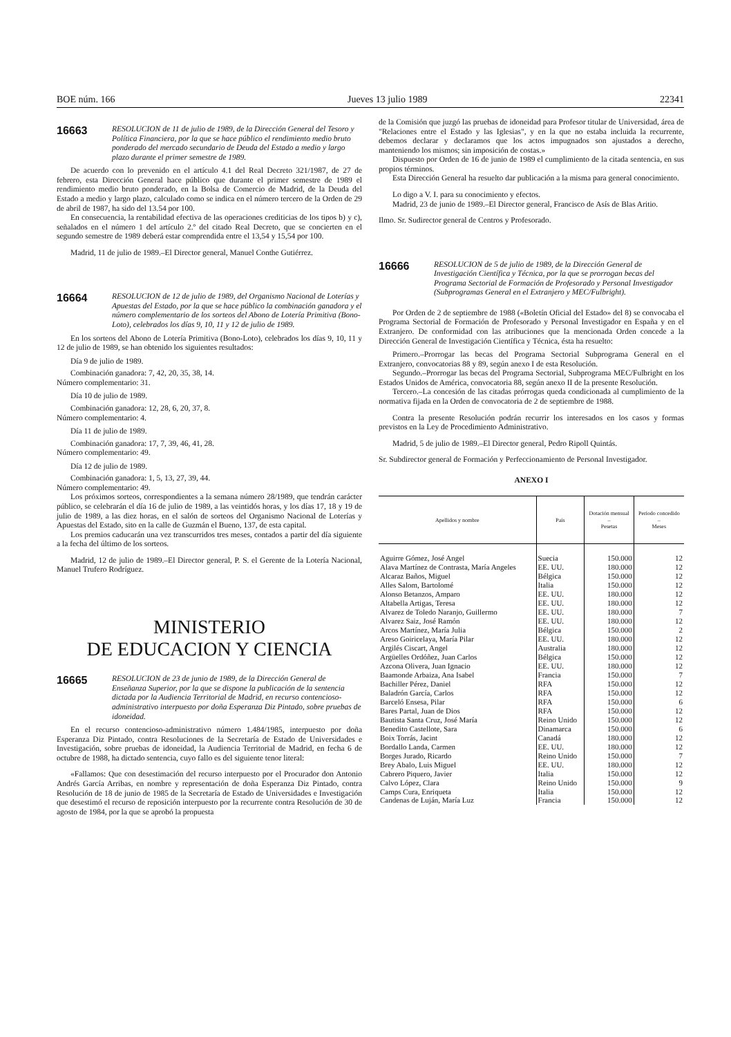BOE núm. 166 Jueves 13 julio 1989 22341
16663
RESOLUCION de 11 de julio de 1989, de la Dirección General del Tesoro y Política Financiera, por la que se hace público el rendimiento medio bruto ponderado del mercado secundario de Deuda del Estado a medio y largo plazo durante el primer semestre de 1989.
De acuerdo con lo prevenido en el artículo 4.1 del Real Decreto 321/1987, de 27 de febrero, esta Dirección General hace público que durante el primer semestre de 1989 el rendimiento medio bruto ponderado, en la Bolsa de Comercio de Madrid, de la Deuda del Estado a medio y largo plazo, calculado como se indica en el número tercero de la Orden de 29 de abril de 1987, ha sido del 13.54 por 100.
En consecuencia, la rentabilidad efectiva de las operaciones crediticias de los tipos b) y c), señalados en el número 1 del artículo 2.º del citado Real Decreto, que se concierten en el segundo semestre de 1989 deberá estar comprendida entre el 13,54 y 15,54 por 100.
Madrid, 11 de julio de 1989.–El Director general, Manuel Conthe Gutiérrez.
16664
RESOLUCION de 12 de julio de 1989, del Organismo Nacional de Loterías y Apuestas del Estado, por la que se hace público la combinación ganadora y el número complementario de los sorteos del Abono de Lotería Primitiva (Bono-Loto), celebrados los días 9, 10, 11 y 12 de julio de 1989.
En los sorteos del Abono de Lotería Primitiva (Bono-Loto), celebrados los días 9, 10, 11 y 12 de julio de 1989, se han obtenido los siguientes resultados:
Día 9 de julio de 1989.
Combinación ganadora: 7, 42, 20, 35, 38, 14.
Número complementario: 31.
Día 10 de julio de 1989.
Combinación ganadora: 12, 28, 6, 20, 37, 8.
Número complementario: 4.
Día 11 de julio de 1989.
Combinación ganadora: 17, 7, 39, 46, 41, 28.
Número complementario: 49.
Día 12 de julio de 1989.
Combinación ganadora: 1, 5, 13, 27, 39, 44.
Número complementario: 49.
Los próximos sorteos, correspondientes a la semana número 28/1989, que tendrán carácter público, se celebrarán el día 16 de julio de 1989, a las veintidós horas, y los días 17, 18 y 19 de julio de 1989, a las diez horas, en el salón de sorteos del Organismo Nacional de Loterías y Apuestas del Estado, sito en la calle de Guzmán el Bueno, 137, de esta capital.
Los premios caducarán una vez transcurridos tres meses, contados a partir del día siguiente a la fecha del último de los sorteos.
Madrid, 12 de julio de 1989.–El Director general, P. S. el Gerente de la Lotería Nacional, Manuel Trufero Rodríguez.
MINISTERIO
DE EDUCACION Y CIENCIA
16665
RESOLUCION de 23 de junio de 1989, de la Dirección General de Enseñanza Superior, por la que se dispone la publicación de la sentencia dictada por la Audiencia Territorial de Madrid, en recurso contencioso-administrativo interpuesto por doña Esperanza Diz Pintado, sobre pruebas de idoneidad.
En el recurso contencioso-administrativo número 1.484/1985, interpuesto por doña Esperanza Diz Pintado, contra Resoluciones de la Secretaría de Estado de Universidades e Investigación, sobre pruebas de idoneidad, la Audiencia Territorial de Madrid, en fecha 6 de octubre de 1988, ha dictado sentencia, cuyo fallo es del siguiente tenor literal:
«Fallamos: Que con desestimación del recurso interpuesto por el Procurador don Antonio Andrés García Arribas, en nombre y representación de doña Esperanza Diz Pintado, contra Resolución de 18 de junio de 1985 de la Secretaría de Estado de Universidades e Investigación que desestimó el recurso de reposición interpuesto por la recurrente contra Resolución de 30 de agosto de 1984, por la que se aprobó la propuesta
de la Comisión que juzgó las pruebas de idoneidad para Profesor titular de Universidad, área de "Relaciones entre el Estado y las Iglesias", y en la que no estaba incluida la recurrente, debemos declarar y declaramos que los actos impugnados son ajustados a derecho, manteniendo los mismos; sin imposición de costas.»
Dispuesto por Orden de 16 de junio de 1989 el cumplimiento de la citada sentencia, en sus propios términos.
Esta Dirección General ha resuelto dar publicación a la misma para general conocimiento.
Lo digo a V. I. para su conocimiento y efectos.
Madrid, 23 de junio de 1989.–El Director general, Francisco de Asís de Blas Aritio.
Ilmo. Sr. Sudirector general de Centros y Profesorado.
16666
RESOLUCION de 5 de julio de 1989, de la Dirección General de Investigación Científica y Técnica, por la que se prorrogan becas del Programa Sectorial de Formación de Profesorado y Personal Investigador (Subprogramas General en el Extranjero y MEC/Fulbright).
Por Orden de 2 de septiembre de 1988 («Boletín Oficial del Estado» del 8) se convocaba el Programa Sectorial de Formación de Profesorado y Personal Investigador en España y en el Extranjero. De conformidad con las atribuciones que la mencionada Orden concede a la Dirección General de Investigación Científica y Técnica, ésta ha resuelto:
Primero.–Prorrogar las becas del Programa Sectorial Subprograma General en el Extranjero, convocatorias 88 y 89, según anexo I de esta Resolución.
Segundo.–Prorrogar las becas del Programa Sectorial, Subprograma MEC/Fulbright en los Estados Unidos de América, convocatoria 88, según anexo II de la presente Resolución.
Tercero.–La concesión de las citadas prórrogas queda condicionada al cumplimiento de la normativa fijada en la Orden de convocatoria de 2 de septiembre de 1988.
Contra la presente Resolución podrán recurrir los interesados en los casos y formas previstos en la Ley de Procedimiento Administrativo.
Madrid, 5 de julio de 1989.–El Director general, Pedro Ripoll Quintás.
Sr. Subdirector general de Formación y Perfeccionamiento de Personal Investigador.
ANEXO I
| Apellidos y nombre | País | Dotación mensual – Pesetas | Período concedido – Meses |
| --- | --- | --- | --- |
| Aguirre Gómez, José Angel | Suecia | 150.000 | 12 |
| Alava Martínez de Contrasta, María Angeles | EE. UU. | 180.000 | 12 |
| Alcaraz Baños, Miguel | Bélgica | 150.000 | 12 |
| Alles Salom, Bartolomé | Italia | 150.000 | 12 |
| Alonso Betanzos, Amparo | EE. UU. | 180.000 | 12 |
| Altabella Artigas, Teresa | EE. UU. | 180.000 | 12 |
| Alvarez de Toledo Naranjo, Guillermo | EE. UU. | 180.000 | 7 |
| Alvarez Saiz, José Ramón | EE. UU. | 180.000 | 12 |
| Arcos Martínez, María Julia | Bélgica | 150.000 | 2 |
| Areso Goiricelaya, María Pilar | EE. UU. | 180.000 | 12 |
| Argilés Ciscart, Angel | Australia | 180.000 | 12 |
| Argüelles Ordóñez, Juan Carlos | Bélgica | 150.000 | 12 |
| Azcona Olivera, Juan Ignacio | EE. UU. | 180.000 | 12 |
| Baamonde Arbaiza, Ana Isabel | Francia | 150.000 | 7 |
| Bachiller Pérez, Daniel | RFA | 150.000 | 12 |
| Baladrón García, Carlos | RFA | 150.000 | 12 |
| Barceló Ensesa, Pilar | RFA | 150.000 | 6 |
| Bares Partal, Juan de Dios | RFA | 150.000 | 12 |
| Bautista Santa Cruz, José María | Reino Unido | 150.000 | 12 |
| Benedito Castellote, Sara | Dinamarca | 150.000 | 6 |
| Boix Torrás, Jacint | Canadá | 180.000 | 12 |
| Bordallo Landa, Carmen | EE. UU. | 180.000 | 12 |
| Borges Jurado, Ricardo | Reino Unido | 150.000 | 7 |
| Brey Abalo, Luis Miguel | EE. UU. | 180.000 | 12 |
| Cabrero Piquero, Javier | Italia | 150.000 | 12 |
| Calvo López, Clara | Reino Unido | 150.000 | 9 |
| Camps Cura, Enriqueta | Italia | 150.000 | 12 |
| Candenas de Luján, María Luz | Francia | 150.000 | 12 |